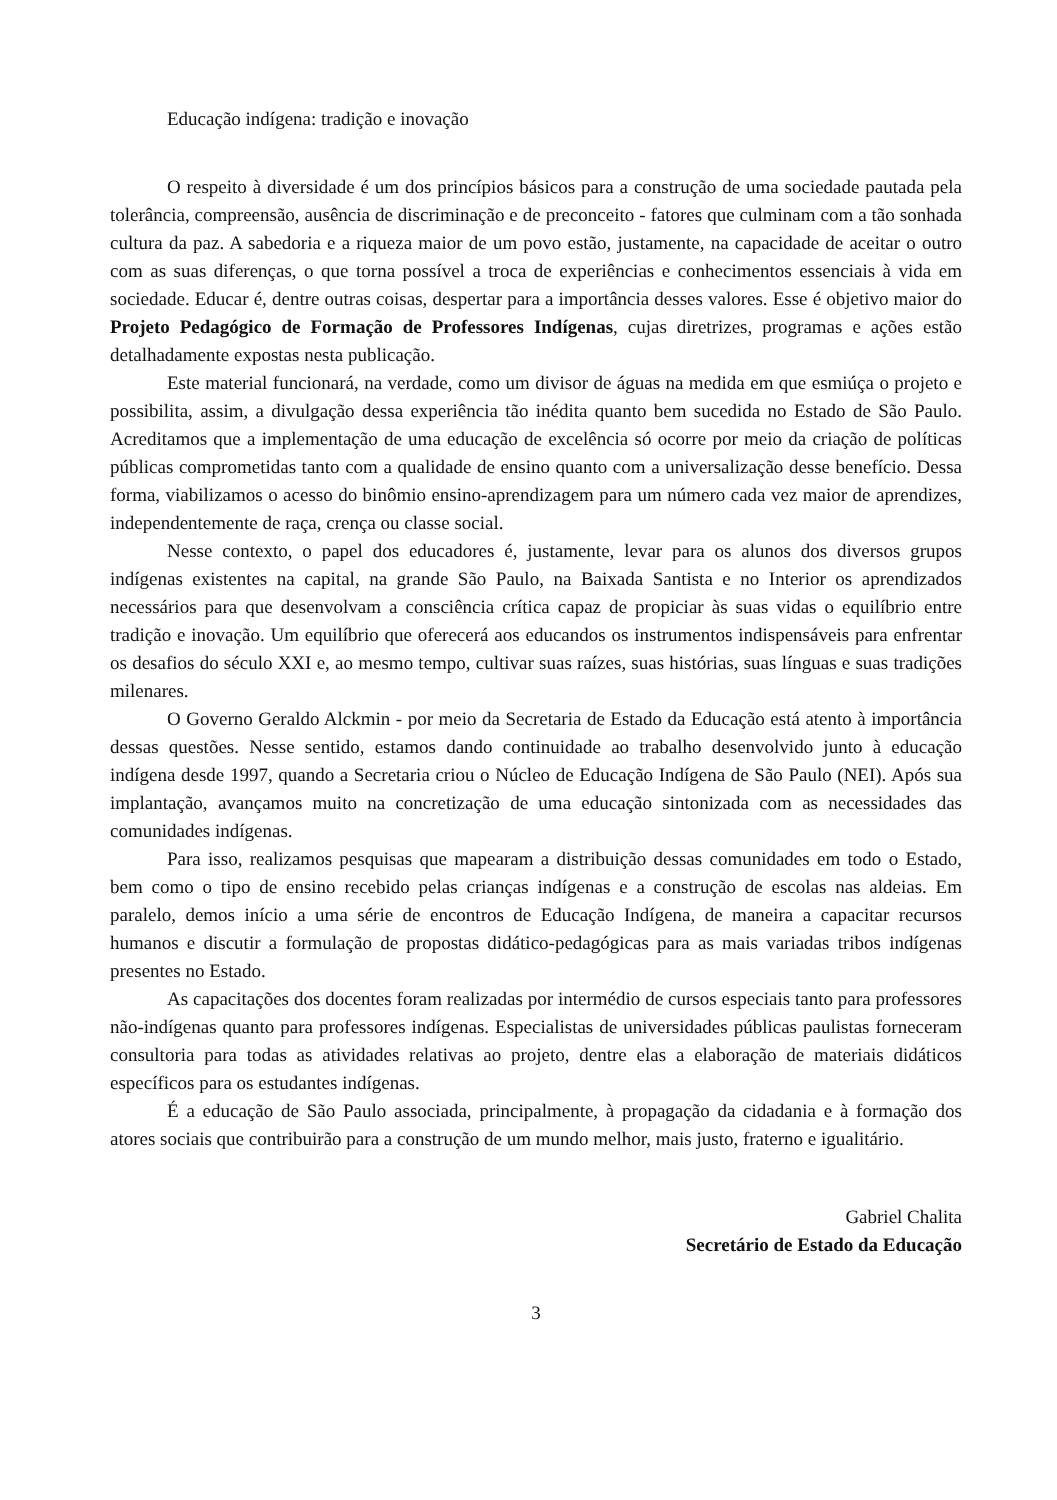Educação indígena: tradição e inovação
O respeito à diversidade é um dos princípios básicos para a construção de uma sociedade pautada pela tolerância, compreensão, ausência de discriminação e de preconceito - fatores que culminam com a tão sonhada cultura da paz. A sabedoria e a riqueza maior de um povo estão, justamente, na capacidade de aceitar o outro com as suas diferenças, o que torna possível a troca de experiências e conhecimentos essenciais à vida em sociedade. Educar é, dentre outras coisas, despertar para a importância desses valores. Esse é objetivo maior do Projeto Pedagógico de Formação de Professores Indígenas, cujas diretrizes, programas e ações estão detalhadamente expostas nesta publicação.
Este material funcionará, na verdade, como um divisor de águas na medida em que esmiúça o projeto e possibilita, assim, a divulgação dessa experiência tão inédita quanto bem sucedida no Estado de São Paulo. Acreditamos que a implementação de uma educação de excelência só ocorre por meio da criação de políticas públicas comprometidas tanto com a qualidade de ensino quanto com a universalização desse benefício. Dessa forma, viabilizamos o acesso do binômio ensino-aprendizagem para um número cada vez maior de aprendizes, independentemente de raça, crença ou classe social.
Nesse contexto, o papel dos educadores é, justamente, levar para os alunos dos diversos grupos indígenas existentes na capital, na grande São Paulo, na Baixada Santista e no Interior os aprendizados necessários para que desenvolvam a consciência crítica capaz de propiciar às suas vidas o equilíbrio entre tradição e inovação. Um equilíbrio que oferecerá aos educandos os instrumentos indispensáveis para enfrentar os desafios do século XXI e, ao mesmo tempo, cultivar suas raízes, suas histórias, suas línguas e suas tradições milenares.
O Governo Geraldo Alckmin - por meio da Secretaria de Estado da Educação está atento à importância dessas questões. Nesse sentido, estamos dando continuidade ao trabalho desenvolvido junto à educação indígena desde 1997, quando a Secretaria criou o Núcleo de Educação Indígena de São Paulo (NEI). Após sua implantação, avançamos muito na concretização de uma educação sintonizada com as necessidades das comunidades indígenas.
Para isso, realizamos pesquisas que mapearam a distribuição dessas comunidades em todo o Estado, bem como o tipo de ensino recebido pelas crianças indígenas e a construção de escolas nas aldeias. Em paralelo, demos início a uma série de encontros de Educação Indígena, de maneira a capacitar recursos humanos e discutir a formulação de propostas didático-pedagógicas para as mais variadas tribos indígenas presentes no Estado.
As capacitações dos docentes foram realizadas por intermédio de cursos especiais tanto para professores não-indígenas quanto para professores indígenas. Especialistas de universidades públicas paulistas forneceram consultoria para todas as atividades relativas ao projeto, dentre elas a elaboração de materiais didáticos específicos para os estudantes indígenas.
É a educação de São Paulo associada, principalmente, à propagação da cidadania e à formação dos atores sociais que contribuirão para a construção de um mundo melhor, mais justo, fraterno e igualitário.
Gabriel Chalita
Secretário de Estado da Educação
3